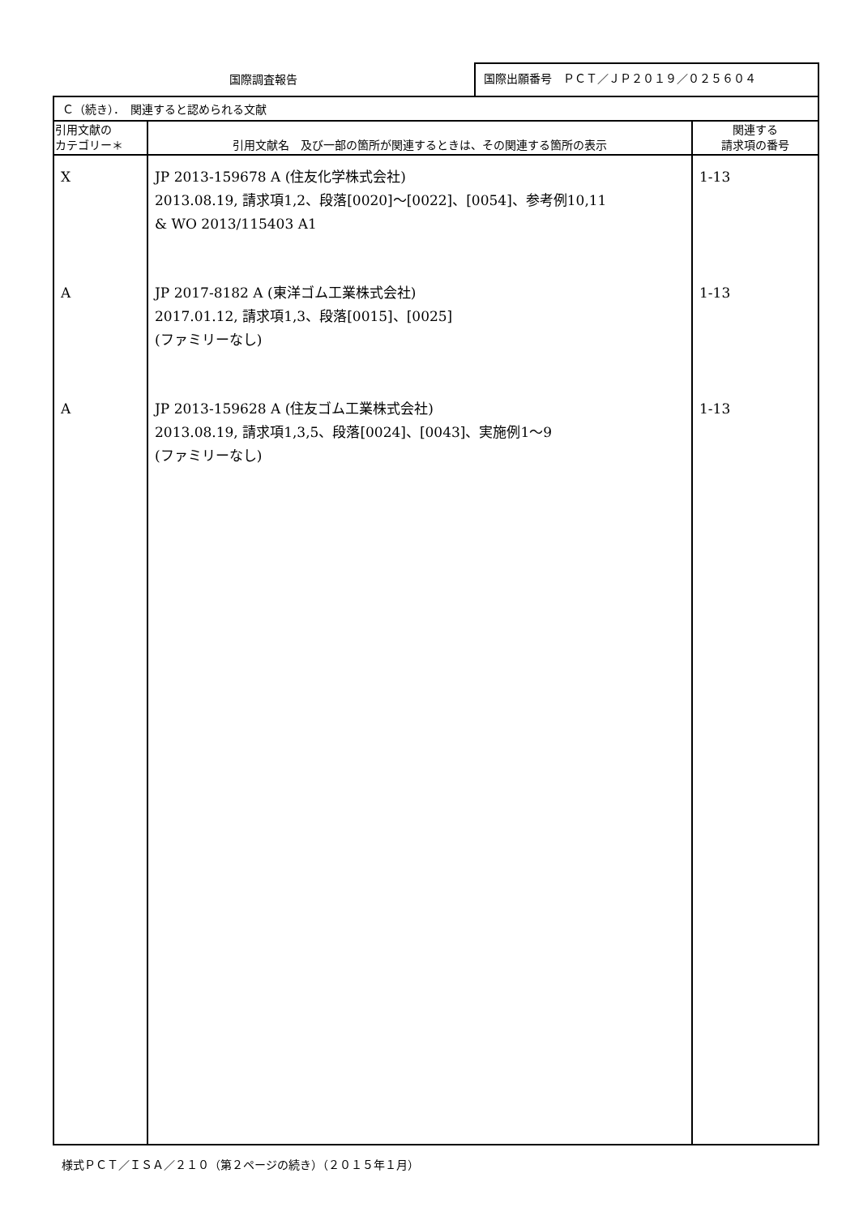国際調査報告
国際出願番号　ＰＣＴ／ＪＰ２０１９／０２５６０４
| Ｃ（続き）． 関連すると認められる文献 | | |
| 引用文献の カテゴリー＊ | 引用文献名 及び一部の箇所が関連するときは、その関連する箇所の表示 | 関連する 請求項の番号 |
| X A A | JP 2013-159678 A (住友化学株式会社) 2013.08.19, 請求項1,2、段落[0020]～[0022]、[0054]、参考例10,11 & WO 2013/115403 A1 JP 2017-8182 A (東洋ゴム工業株式会社) 2017.01.12, 請求項1,3、段落[0015]、[0025] (ファミリーなし) JP 2013-159628 A (住友ゴム工業株式会社) 2013.08.19, 請求項1,3,5、段落[0024]、[0043]、実施例1～9 (ファミリーなし) | 1-13 1-13 1-13 |
様式ＰＣＴ／ＩＳＡ／２１０（第２ページの続き）（２０１５年１月）